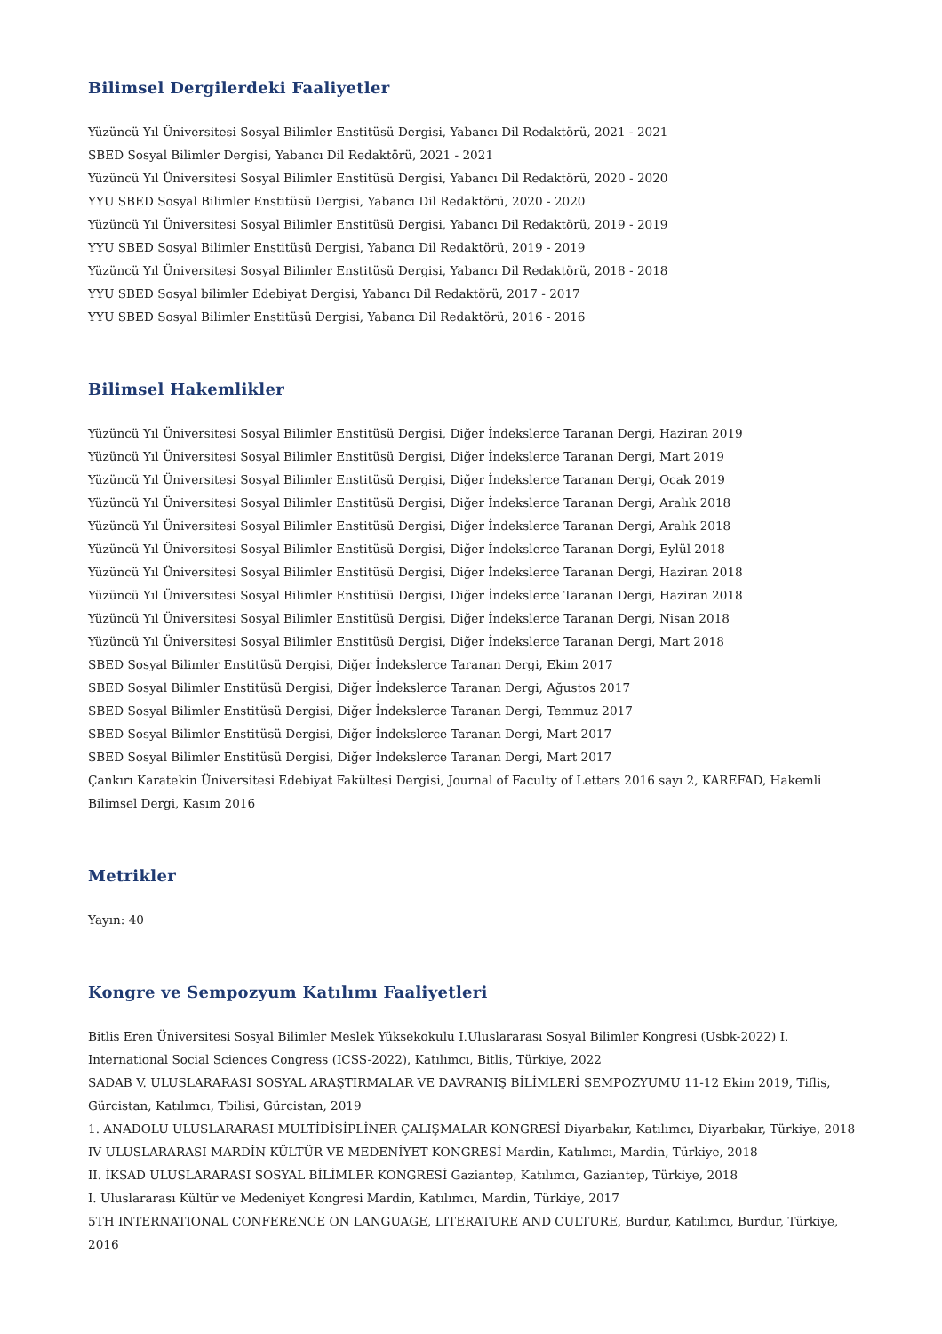Bilimsel Dergilerdeki Faaliyetler
Yüzüncü Yıl Üniversitesi Sosyal Bilimler Enstitüsü Dergisi, Yabancı Dil Redaktörü, 2021 - 2021
SBED Sosyal Bilimler Dergisi, Yabancı Dil Redaktörü, 2021 - 2021
Yüzüncü Yıl Üniversitesi Sosyal Bilimler Enstitüsü Dergisi, Yabancı Dil Redaktörü, 2020 - 2020
YYU SBED Sosyal Bilimler Enstitüsü Dergisi, Yabancı Dil Redaktörü, 2020 - 2020
Yüzüncü Yıl Üniversitesi Sosyal Bilimler Enstitüsü Dergisi, Yabancı Dil Redaktörü, 2019 - 2019
YYU SBED Sosyal Bilimler Enstitüsü Dergisi, Yabancı Dil Redaktörü, 2019 - 2019
Yüzüncü Yıl Üniversitesi Sosyal Bilimler Enstitüsü Dergisi, Yabancı Dil Redaktörü, 2018 - 2018
YYU SBED Sosyal bilimler Edebiyat Dergisi, Yabancı Dil Redaktörü, 2017 - 2017
YYU SBED Sosyal Bilimler Enstitüsü Dergisi, Yabancı Dil Redaktörü, 2016 - 2016
Bilimsel Hakemlikler
Yüzüncü Yıl Üniversitesi Sosyal Bilimler Enstitüsü Dergisi, Diğer İndekslerce Taranan Dergi, Haziran 2019
Yüzüncü Yıl Üniversitesi Sosyal Bilimler Enstitüsü Dergisi, Diğer İndekslerce Taranan Dergi, Mart 2019
Yüzüncü Yıl Üniversitesi Sosyal Bilimler Enstitüsü Dergisi, Diğer İndekslerce Taranan Dergi, Ocak 2019
Yüzüncü Yıl Üniversitesi Sosyal Bilimler Enstitüsü Dergisi, Diğer İndekslerce Taranan Dergi, Aralık 2018
Yüzüncü Yıl Üniversitesi Sosyal Bilimler Enstitüsü Dergisi, Diğer İndekslerce Taranan Dergi, Aralık 2018
Yüzüncü Yıl Üniversitesi Sosyal Bilimler Enstitüsü Dergisi, Diğer İndekslerce Taranan Dergi, Eylül 2018
Yüzüncü Yıl Üniversitesi Sosyal Bilimler Enstitüsü Dergisi, Diğer İndekslerce Taranan Dergi, Haziran 2018
Yüzüncü Yıl Üniversitesi Sosyal Bilimler Enstitüsü Dergisi, Diğer İndekslerce Taranan Dergi, Haziran 2018
Yüzüncü Yıl Üniversitesi Sosyal Bilimler Enstitüsü Dergisi, Diğer İndekslerce Taranan Dergi, Nisan 2018
Yüzüncü Yıl Üniversitesi Sosyal Bilimler Enstitüsü Dergisi, Diğer İndekslerce Taranan Dergi, Mart 2018
SBED Sosyal Bilimler Enstitüsü Dergisi, Diğer İndekslerce Taranan Dergi, Ekim 2017
SBED Sosyal Bilimler Enstitüsü Dergisi, Diğer İndekslerce Taranan Dergi, Ağustos 2017
SBED Sosyal Bilimler Enstitüsü Dergisi, Diğer İndekslerce Taranan Dergi, Temmuz 2017
SBED Sosyal Bilimler Enstitüsü Dergisi, Diğer İndekslerce Taranan Dergi, Mart 2017
SBED Sosyal Bilimler Enstitüsü Dergisi, Diğer İndekslerce Taranan Dergi, Mart 2017
Çankırı Karatekin Üniversitesi Edebiyat Fakültesi Dergisi, Journal of Faculty of Letters 2016 sayı 2, KAREFAD, Hakemli Bilimsel Dergi, Kasım 2016
Metrikler
Yayın: 40
Kongre ve Sempozyum Katılımı Faaliyetleri
Bitlis Eren Üniversitesi Sosyal Bilimler Meslek Yüksekokulu I.Uluslararası Sosyal Bilimler Kongresi (Usbk-2022) I. International Social Sciences Congress (ICSS-2022), Katılımcı, Bitlis, Türkiye, 2022
SADAB V. ULUSLARARASI SOSYAL ARAŞTIRMALAR VE DAVRANIŞ BİLİMLERİ SEMPOZYUMU 11-12 Ekim 2019, Tiflis, Gürcistan, Katılımcı, Tbilisi, Gürcistan, 2019
1. ANADOLU ULUSLARARASI MULTİDİSİPLİNER ÇALIŞMALAR KONGRESİ Diyarbakır, Katılımcı, Diyarbakır, Türkiye, 2018
IV ULUSLARARASI MARDİN KÜLTÜR VE MEDENİYET KONGRESİ Mardin, Katılımcı, Mardin, Türkiye, 2018
II. İKSAD ULUSLARARASI SOSYAL BİLİMLER KONGRESİ Gaziantep, Katılımcı, Gaziantep, Türkiye, 2018
I. Uluslararası Kültür ve Medeniyet Kongresi Mardin, Katılımcı, Mardin, Türkiye, 2017
5TH INTERNATIONAL CONFERENCE ON LANGUAGE, LITERATURE AND CULTURE, Burdur, Katılımcı, Burdur, Türkiye, 2016